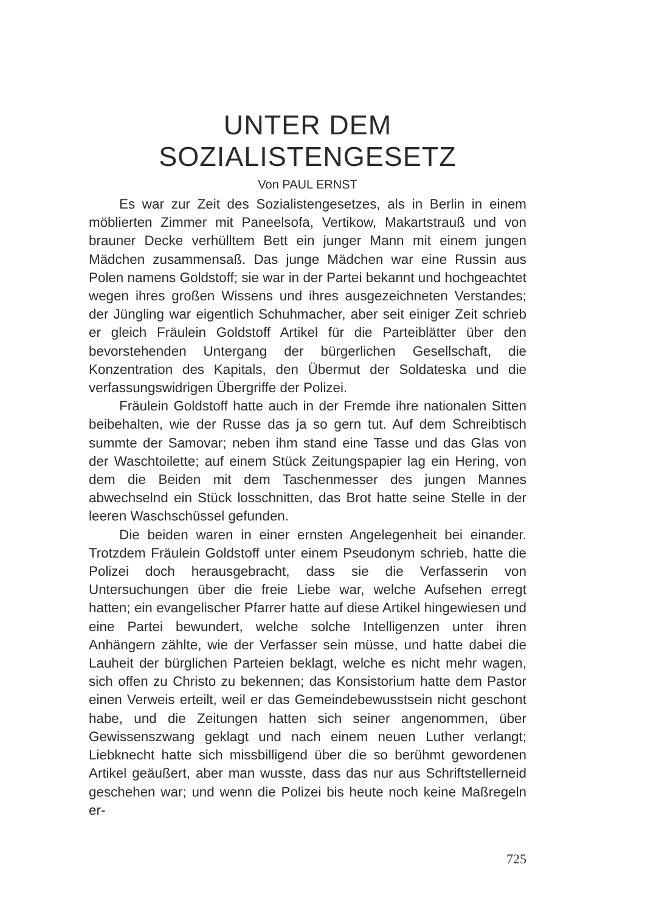UNTER DEM SOZIALISTENGESETZ
Von PAUL ERNST
Es war zur Zeit des Sozialistengesetzes, als in Berlin in einem möblierten Zimmer mit Paneelsofa, Vertikow, Makartstrauß und von brauner Decke verhülltem Bett ein junger Mann mit einem jungen Mädchen zusammensaß. Das junge Mädchen war eine Russin aus Polen namens Goldstoff; sie war in der Partei bekannt und hochgeachtet wegen ihres großen Wissens und ihres ausgezeichneten Verstandes; der Jüngling war eigentlich Schuhmacher, aber seit einiger Zeit schrieb er gleich Fräulein Goldstoff Artikel für die Parteiblätter über den bevorstehenden Untergang der bürgerlichen Gesellschaft, die Konzentration des Kapitals, den Übermut der Soldateska und die verfassungswidrigen Übergriffe der Polizei.
Fräulein Goldstoff hatte auch in der Fremde ihre nationalen Sitten beibehalten, wie der Russe das ja so gern tut. Auf dem Schreibtisch summte der Samovar; neben ihm stand eine Tasse und das Glas von der Waschtoilette; auf einem Stück Zeitungspapier lag ein Hering, von dem die Beiden mit dem Taschenmesser des jungen Mannes abwechselnd ein Stück losschnitten, das Brot hatte seine Stelle in der leeren Waschschüssel gefunden.
Die beiden waren in einer ernsten Angelegenheit bei einander. Trotzdem Fräulein Goldstoff unter einem Pseudonym schrieb, hatte die Polizei doch herausgebracht, dass sie die Verfasserin von Untersuchungen über die freie Liebe war, welche Aufsehen erregt hatten; ein evangelischer Pfarrer hatte auf diese Artikel hingewiesen und eine Partei bewundert, welche solche Intelligenzen unter ihren Anhängern zählte, wie der Verfasser sein müsse, und hatte dabei die Lauheit der bürglichen Parteien beklagt, welche es nicht mehr wagen, sich offen zu Christo zu bekennen; das Konsistorium hatte dem Pastor einen Verweis erteilt, weil er das Gemeindebewusstsein nicht geschont habe, und die Zeitungen hatten sich seiner angenommen, über Gewissenszwang geklagt und nach einem neuen Luther verlangt; Liebknecht hatte sich missbilligend über die so berühmt gewordenen Artikel geäußert, aber man wusste, dass das nur aus Schriftstellerneid geschehen war; und wenn die Polizei bis heute noch keine Maßregeln er-
725